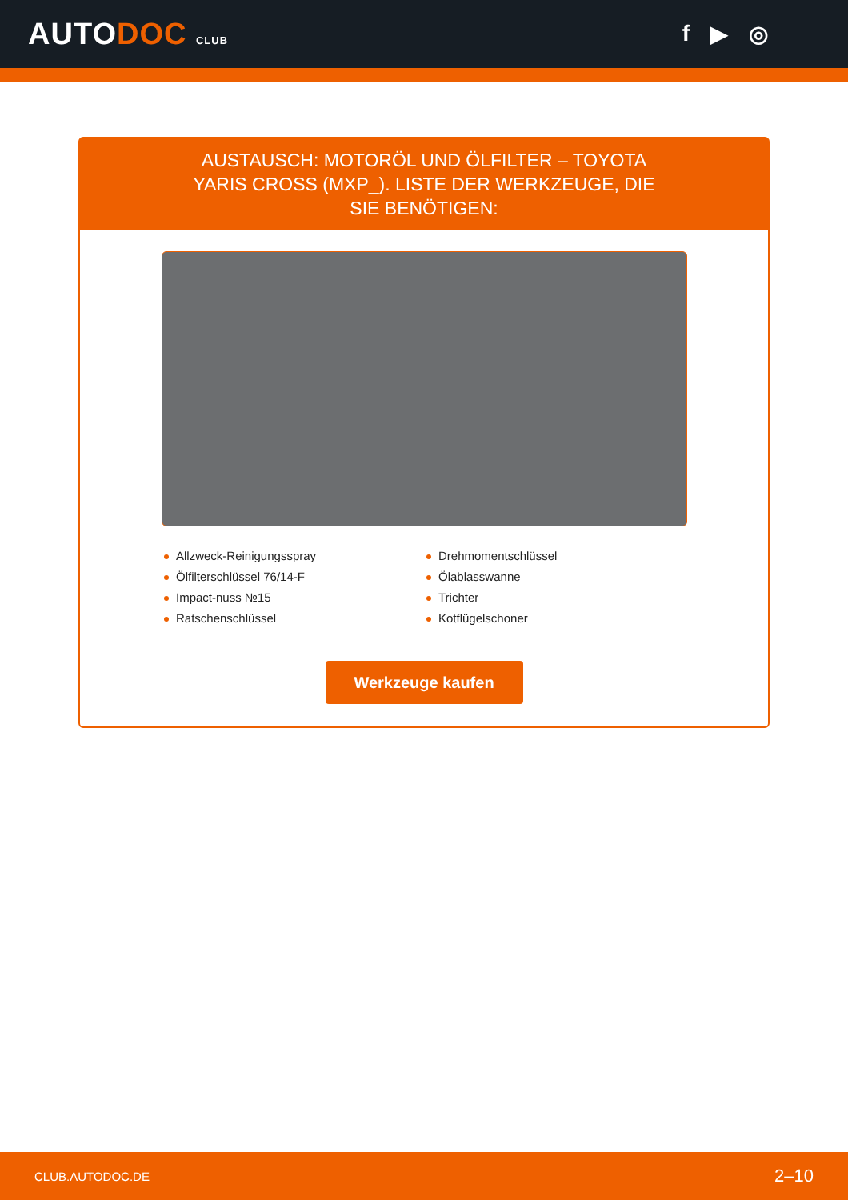AUTODOC CLUB
f ▶ ◎
AUSTAUSCH: MOTORÖL UND ÖLFILTER – TOYOTA YARIS CROSS (MXP_). LISTE DER WERKZEUGE, DIE SIE BENÖTIGEN:
Allzweck-Reinigungsspray
Drehmomentschlüssel
Ölfilterschlüssel 76/14-F
Ölablasswanne
Impact-nuss №15
Trichter
Ratschenschlüssel
Kotflügelschoner
Werkzeuge kaufen
CLUB.AUTODOC.DE 2–10